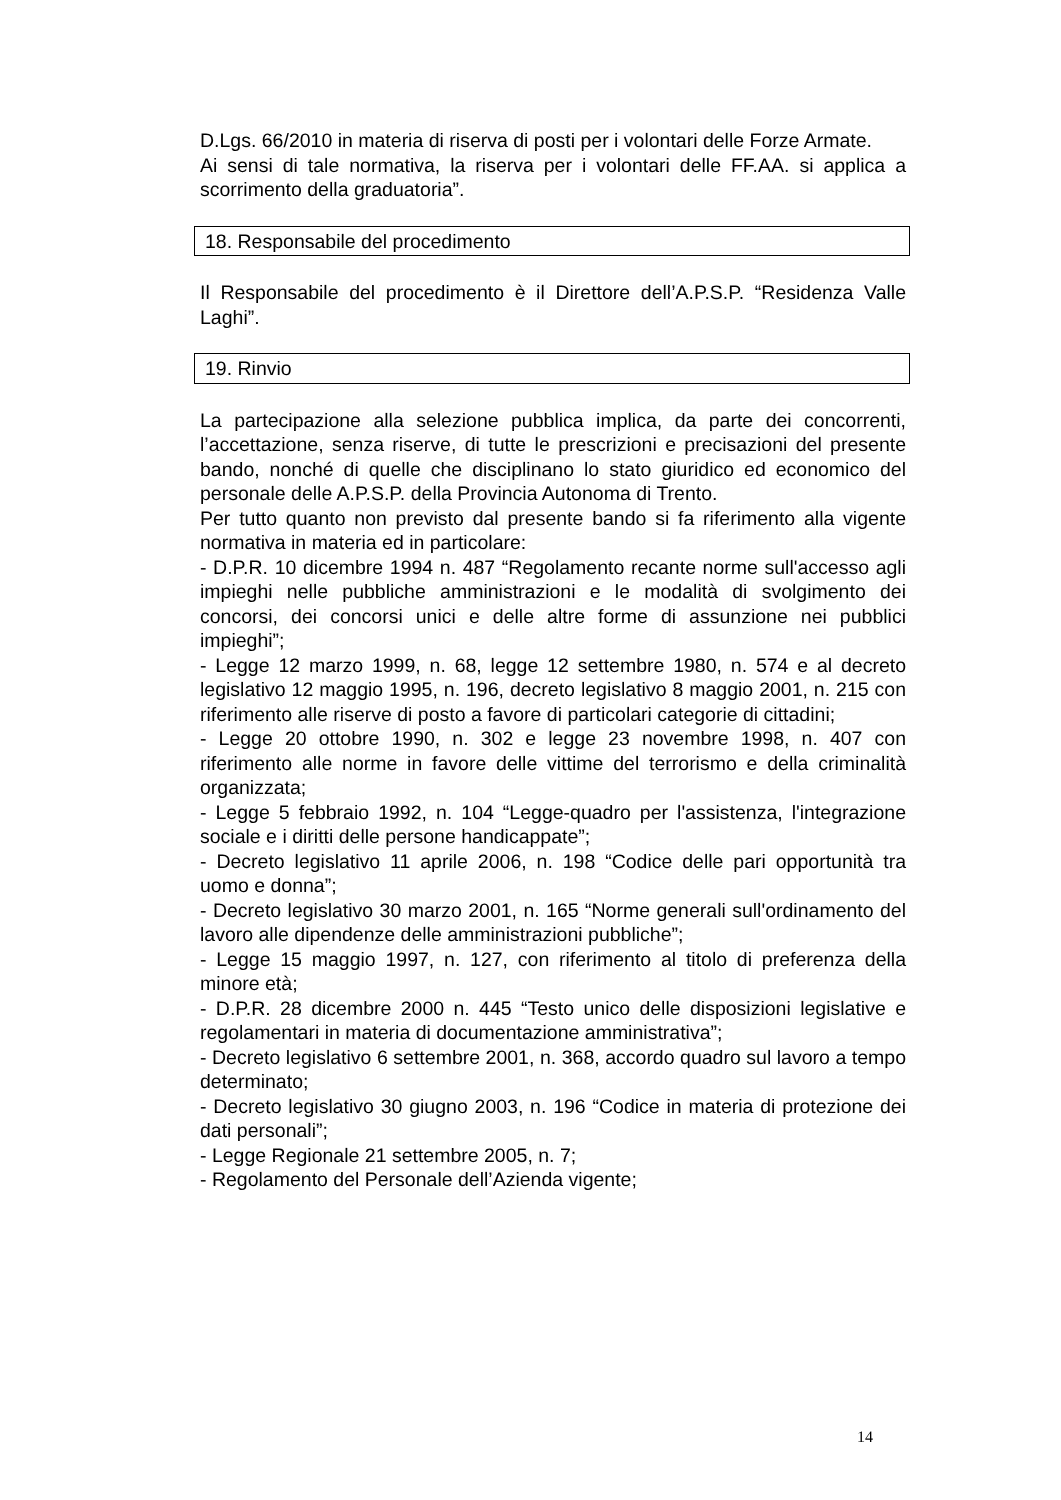D.Lgs. 66/2010 in materia di riserva di posti per i volontari delle Forze Armate.
Ai sensi di tale normativa, la riserva per i volontari delle FF.AA. si applica a scorrimento della graduatoria”.
18. Responsabile del procedimento
Il Responsabile del procedimento è il Direttore dell’A.P.S.P. “Residenza Valle Laghi”.
19. Rinvio
La partecipazione alla selezione pubblica implica, da parte dei concorrenti, l’accettazione, senza riserve, di tutte le prescrizioni e precisazioni del presente bando, nonché di quelle che disciplinano lo stato giuridico ed economico del personale delle A.P.S.P. della Provincia Autonoma di Trento.
Per tutto quanto non previsto dal presente bando si fa riferimento alla vigente normativa in materia ed in particolare:
- D.P.R. 10 dicembre 1994 n. 487 “Regolamento recante norme sull'accesso agli impieghi nelle pubbliche amministrazioni e le modalità di svolgimento dei concorsi, dei concorsi unici e delle altre forme di assunzione nei pubblici impieghi”;
- Legge 12 marzo 1999, n. 68, legge 12 settembre 1980, n. 574 e al decreto legislativo 12 maggio 1995, n. 196, decreto legislativo 8 maggio 2001, n. 215 con riferimento alle riserve di posto a favore di particolari categorie di cittadini;
- Legge 20 ottobre 1990, n. 302 e legge 23 novembre 1998, n. 407 con riferimento alle norme in favore delle vittime del terrorismo e della criminalità organizzata;
- Legge 5 febbraio 1992, n. 104 “Legge-quadro per l'assistenza, l'integrazione sociale e i diritti delle persone handicappate”;
- Decreto legislativo 11 aprile 2006, n. 198 “Codice delle pari opportunità tra uomo e donna”;
- Decreto legislativo 30 marzo 2001, n. 165 “Norme generali sull'ordinamento del lavoro alle dipendenze delle amministrazioni pubbliche”;
- Legge 15 maggio 1997, n. 127, con riferimento al titolo di preferenza della minore età;
- D.P.R. 28 dicembre 2000 n. 445 “Testo unico delle disposizioni legislative e regolamentari in materia di documentazione amministrativa”;
- Decreto legislativo 6 settembre 2001, n. 368, accordo quadro sul lavoro a tempo determinato;
- Decreto legislativo 30 giugno 2003, n. 196 “Codice in materia di protezione dei dati personali”;
- Legge Regionale 21 settembre 2005, n. 7;
- Regolamento del Personale dell’Azienda vigente;
14